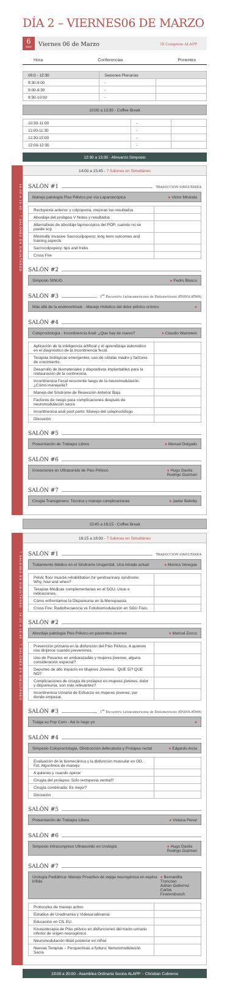DÍA 2 – VIERNES06 DE MARZO
6
NOV
Viernes 06 de Marzo
IX Congreso ALAPP
Hora Conferencias Ponentes
| 08:0 - 12:30 | Sesiones Plenarias | |
| --- | --- | --- |
| 8:30-9:00 | - | |
| 9:00-9:30 | - | |
| 9:30-10:00 | - | |
10:00 a 10:30 - Coffee Break
| 10:30-11:00 | - | |
| 11:00-11:30 | - | |
| 11:30-12:00 | - | |
| 12:00-12:30 | - | |
12:30 a 13:30 - Almuerzo Simposio
14:00 A 15:45 - 7 SALONES EN SIMULTÁNEO
14:00 a 15:45 - 7 Salones en Simultáneo
SALÓN #1 TRADUCCIÓN SIMULTÁNEA
Manejo patología Piso Pélvico por vía Laparoscópica ● Victor Miranda
| Rectopexia anterior y colpopexia, mejoran los resultados | |
| Abordaje del prolapso V Notes y resultados | |
| Alternativas de abordaje laproscópico del POP, cuando no se puede scp | |
| Minimally Invasive Sacrocolpopexy: long term outcomes and training aspects | |
| Sacrocolpopexy: tips and tricks | |
| Cross Fire | |
SALÓN #2
Simposio SINUG ● Pedro Blasco
SALÓN #3 1<sup>er</sup> Encuentro Latinoamericano de Endometriosis (ENDOLATAM)
Más allá de la endometriosis - Manejo Holístico del dolor pélvico crónico ●
SALÓN #4
Coloproctología - Incontinencia Anal: ¿Que hay de nuevo? ● Claudio Wainstein
| Aplicación de la inteligencia artificial y el aprendizaje automático en el diagnóstico de la incontinencia fecal. | |
| Terapias biológicas emergentes: uso de células madre y factores de crecimiento. | |
| Desarrollo de biomateriales y dispositivos implantables para la restauración de la continencia. | |
| Incontinencia Fecal recurrente luego de la neuromodulación. ¿Cómo manejarla? | |
| Manejo del Síndrome de Resección Anterior Baja | |
| Factores de riesgo para complicaciones después de neuromodulación sacra | |
| Incontinencia anal post parto: Manejo del coloproctólogo | |
| Discusión | |
SALÓN #5
Presentación de Trabajos Libres ● Manuel Delgado
SALÓN #6
Inovaciones en Ultrasonido de Piso Pélvico ● Hugo Davila
Rodrigo Guzman
SALÓN #7
Cirugia Transgénero: Técnica y manejo complicaciones ● Javier Belinky
15:45 a 16:15 - Coffee Break
7 SALONES EN SIMULTÁNEO - 14:00 A 15:45 - 7 SALONES EN SIMULTÁNEO
16:15 a 18:00 - 7 Salones en Simultáneo
SALÓN #1 TRADUCCIÓN SIMULTÁNEA
Tratamiento Médico en el Síndrome Urogenital. Una mirada actual ● Monica Venegas
| Pelvic floor muscle rehabilitation for genitourinary syndrome: Why, how and when? | |
| Terapias Médicas complementarias en el SGU. Usos e indicaciones. | |
| Cómo enfrentamos la Dispareunia en la Menopausia. | |
| Cross Fire: Radiofrecuencia vs Fotobiomodulación en SGU Fisio. | |
SALÓN #2
Abordaje patología Piso Pélvico en pacientes jóvenes ● Maricel Zocco
| Prevención primaria en la disfunción del Piso Pélvico. A quienes nos dirijimos cuando prevenimos. | |
| Uso de Pesarios en embarazadas y mujeres jóvenes, alguna consideración especial? | |
| Deportes de alto impacto en Mujeres Jóvenes . QUE SI? QUE NO? | |
| Complicaciones de cirugía de prolapso en mujeres jóvenes, dolor y dispareunia, son más relevantes? | |
| Incontinencia Urinaria de Esfuerzo en mujeres jóvenes, por donde empezar. | |
SALÓN #3 1<sup>er</sup> Encuentro Latinoamericano de Endometriosis (ENDOLATAM)
Traiga su Pop Corn - Asi lo hago yo ●
SALÓN #4
Simposio Coloproctologia. Obstrucción defecatoria y Prolapso rectal ● Edgardo Arcia
| Evaluación de la biomecánica y la disfunción muscular en OD. Fst. Algoritmos de manejo | |
| A quienes y cuando operar | |
| Cirugía del prolapso: Sólo rectopexia ventral? | |
| Cirugía combinada: Es mejor? | |
| Discusión | |
SALÓN #5
Presentación de Trabajos Libres ● Viviana Perez
SALÓN #6
Simposio Intracongreso Ultrasonido en Urología ● Hugo Davila
Rodrigo Guzman
SALÓN #7
Urología Pediátrica: Manejo Proactivo de vejiga neurogénica en espina bífida. ● Bernardita Troncoso
Adrian Gutierrez
Carlos Finstersbusch
| Protocolos de manejo activo | |
| Estudios de Urodinamia y Videourodinamia | |
| Educación en CIL EU. | |
| Kinesioterapia de Piso pélvico en disfunciones del tracto urinario inferior de origen neurogénico | |
| Neuromodulación tibial posterior en niños | |
| Nuevas Terapias – Perspectivas a furturo: Neruromodulación Sacra | |
18:00 a 20:00 - Asamblea Ordinaria Socios ALAPP ● Christian Cobreros